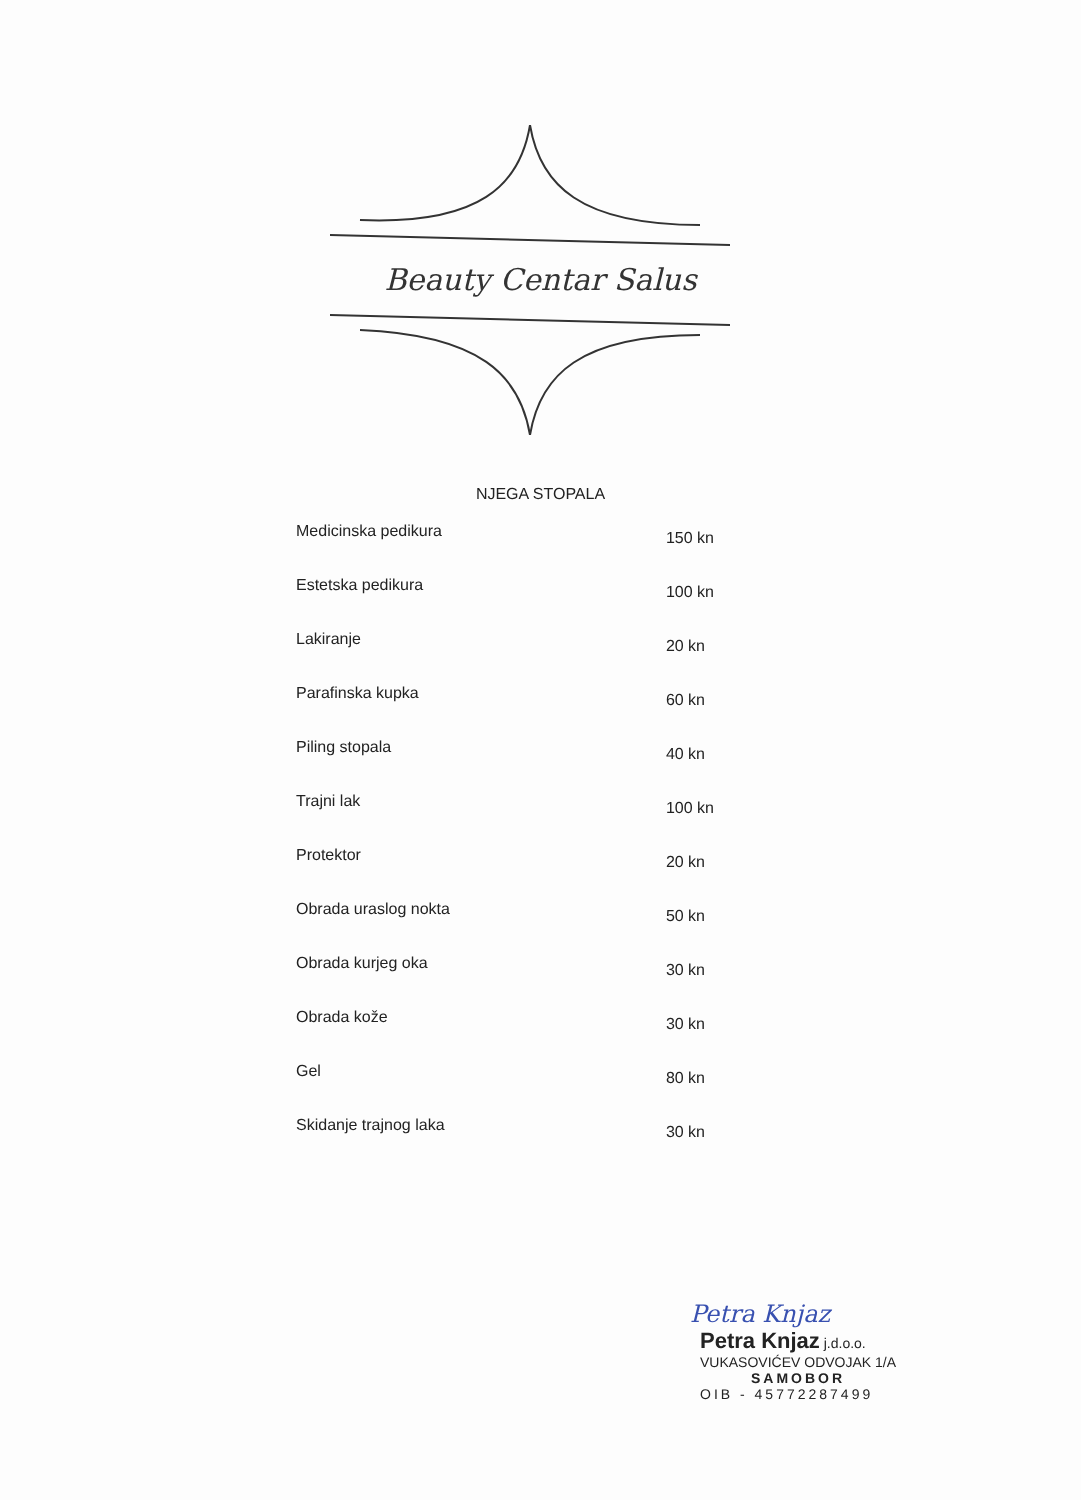Beauty Centar Salus
NJEGA STOPALA
| Medicinska pedikura | 150 kn |
| Estetska pedikura | 100 kn |
| Lakiranje | 20 kn |
| Parafinska kupka | 60 kn |
| Piling stopala | 40 kn |
| Trajni lak | 100 kn |
| Protektor | 20 kn |
| Obrada uraslog nokta | 50 kn |
| Obrada kurjeg oka | 30 kn |
| Obrada kože | 30 kn |
| Gel | 80 kn |
| Skidanje trajnog laka | 30 kn |
Petra Knjaz
Petra Knjaz j.d.o.o.
VUKASOVIĆEV ODVOJAK 1/A
SAMOBOR
OIB - 45772287499